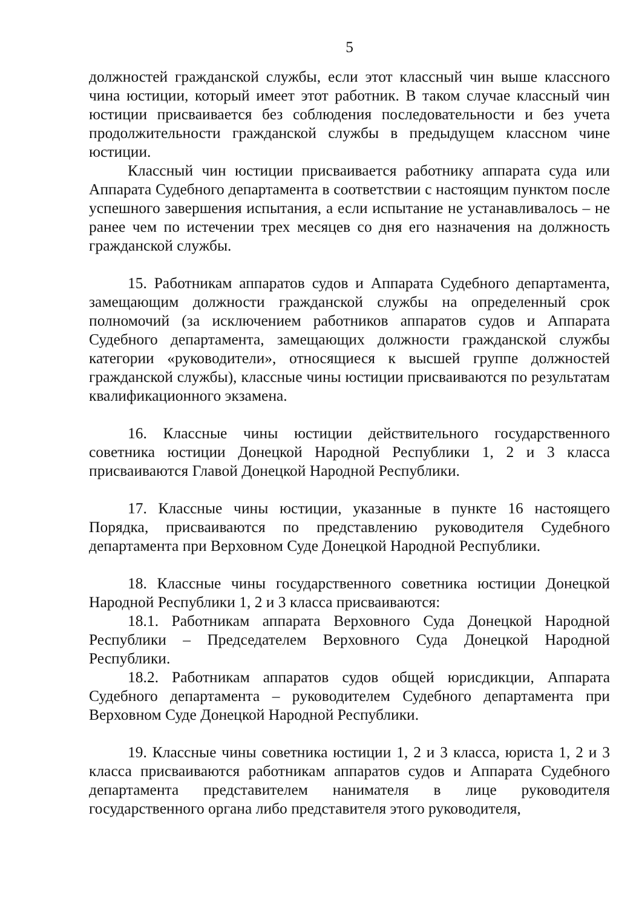5
должностей гражданской службы, если этот классный чин выше классного чина юстиции, который имеет этот работник. В таком случае классный чин юстиции присваивается без соблюдения последовательности и без учета продолжительности гражданской службы в предыдущем классном чине юстиции.
Классный чин юстиции присваивается работнику аппарата суда или Аппарата Судебного департамента в соответствии с настоящим пунктом после успешного завершения испытания, а если испытание не устанавливалось – не ранее чем по истечении трех месяцев со дня его назначения на должность гражданской службы.
15. Работникам аппаратов судов и Аппарата Судебного департамента, замещающим должности гражданской службы на определенный срок полномочий (за исключением работников аппаратов судов и Аппарата Судебного департамента, замещающих должности гражданской службы категории «руководители», относящиеся к высшей группе должностей гражданской службы), классные чины юстиции присваиваются по результатам квалификационного экзамена.
16. Классные чины юстиции действительного государственного советника юстиции Донецкой Народной Республики 1, 2 и 3 класса присваиваются Главой Донецкой Народной Республики.
17. Классные чины юстиции, указанные в пункте 16 настоящего Порядка, присваиваются по представлению руководителя Судебного департамента при Верховном Суде Донецкой Народной Республики.
18. Классные чины государственного советника юстиции Донецкой Народной Республики 1, 2 и 3 класса присваиваются:
18.1. Работникам аппарата Верховного Суда Донецкой Народной Республики – Председателем Верховного Суда Донецкой Народной Республики.
18.2. Работникам аппаратов судов общей юрисдикции, Аппарата Судебного департамента – руководителем Судебного департамента при Верховном Суде Донецкой Народной Республики.
19. Классные чины советника юстиции 1, 2 и 3 класса, юриста 1, 2 и 3 класса присваиваются работникам аппаратов судов и Аппарата Судебного департамента представителем нанимателя в лице руководителя государственного органа либо представителя этого руководителя,